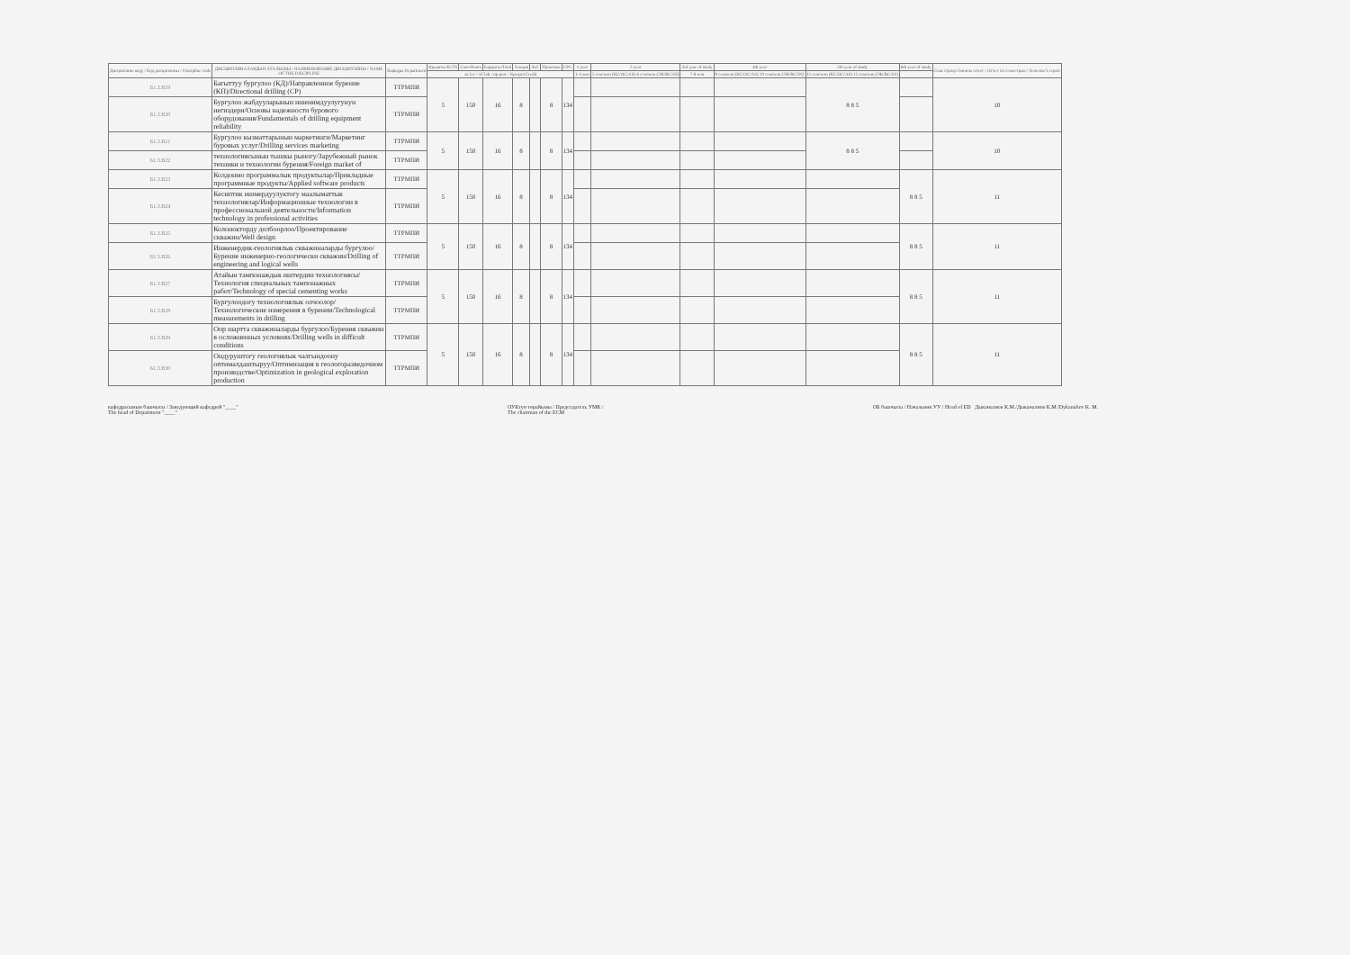| Дисциплина коду / Код дисциплины / Discipline code | ДИСЦИПЛИНАЛАРДЫН АТАЛЫШЫ / НАИМЕНОВАНИЕ ДИСЦИПЛИНЫ / NAME OF THE DISCIPLINE | Кафедра Department | Кредиты ECTS | Саат/Hours | Бардыгы/Total | Лекция | Лаб. | Практика | СРС | 1 year | 2 year | 3rd year of study | 4th year | 5th year of study | 6th year of study | Семестрлер боюнча отчет / Отчет по семестрам / Semester's report |
| --- | --- | --- | --- | --- | --- | --- | --- | --- | --- | --- | --- | --- | --- | --- | --- | --- |
| | | | лк lec / лб lab / пр prac / Кредит/Credit | | | | | | | 1-4 sem | 5 сем/sem (КС/ОС/AS) 6 сем/sem (ЭК/ВС/SS) | 7-8 sem | 9 сем/sem (КС/ОС/AS) 10 сем/sem (ЭК/ВС/SS) | 11 сем/sem (КС/ОС/AS) 12 сем/sem (ЭК/ВС/SS) | | |
| Б1.3.В19 | Багыттуу бургулоо (КД)/Направленное бурение (КП)/Directional drilling (CP) | ТТРМПИ | 5 | 150 | 16 | 8 | | 8 | 134 | | | | | 8 8 5 | | 10 |
| Б1.3.В20 | Бургулоо жабдууларынын ишенимдуулугунун негиздери/Основы надежности бурового оборудования/Fundamentals of drilling equipment reliability | ТТРМПИ | | | | | | | | | | | | | | |
| Б1.3.В21 | Бургулоо кызматтарынын маркетинги/Маркетинг буровых услуг/Drilling services marketing | ТТРМПИ | 5 | 150 | 16 | 8 | | 8 | 134 | | | | | 8 8 5 | | 10 |
| Б1.3.В22 | технологиясынын тышкы рыногу/Зарубежный рынок техники и технологии бурения/Foreign market of | ТТРМПИ | | | | | | | | | | | | | | |
| Б1.3.В23 | Колдонмо программалык продуктылар/Прикладные программные продукты/Applied software products | ТТРМПИ | 5 | 150 | 16 | 8 | | 8 | 134 | | | | | | 8 8 5 | 11 |
| Б1.3.В24 | Кесиптик ишмердуулуктогу маалыматтык технологиялар/Информационные технологии в профессиональной деятельности/Information technology in professional activities | ТТРМПИ | | | | | | | | | | | | | | |
| Б1.3.В25 | Колонокторду долбоорлоо/Проектирование скважин/Well design | ТТРМПИ | 5 | 150 | 16 | 8 | | 8 | 134 | | | | | | 8 8 5 | 11 |
| Б1.3.В26 | Инженердик-геологиялык скважиналарды бургулоо/Бурение инженерно-геологически скважин/Drilling of engineering and logical wells | ТТРМПИ | | | | | | | | | | | | | | |
| Б1.3.В27 | Атайын тампонаждык иштердин технологиясы/Технология специальных тампонажных работ/Technology of special cementing works | ТТРМПИ | 5 | 150 | 16 | 8 | | 8 | 134 | | | | | | 8 8 5 | 11 |
| Б1.3.В28 | Бургулоодогу технологиялык олчоолор/Технологические измерения в бурении/Technological measurements in drilling | ТТРМПИ | | | | | | | | | | | | | | |
| Б1.3.В29 | Оор шартта скважиналарды бургулоо/Бурения скважин в осложненных условиях/Drilling wells in difficult conditions | ТТРМПИ | 5 | 150 | 16 | 8 | | 8 | 134 | | | | | | 8 8 5 | 11 |
| Б1.3.В30 | Ондуруштогу геологиялык чалгындоону оптималдаштыруу/Оптимизация в геологоразведочном производстве/Optimization in geological exploration production | ТТРМПИ | | | | | | | | | | | | | | |
кафедрасынын башчысы / Заведующий кафедрой "____"
The head of Department "____"
ОУКтун төрайымы / Председатель УМК /
The chairman of the ECM
ОБ башчысы / Начальник УУ / Head of ED Дыканалиев К.М./Дыканалиев К.М./Dykanaliev K. M.